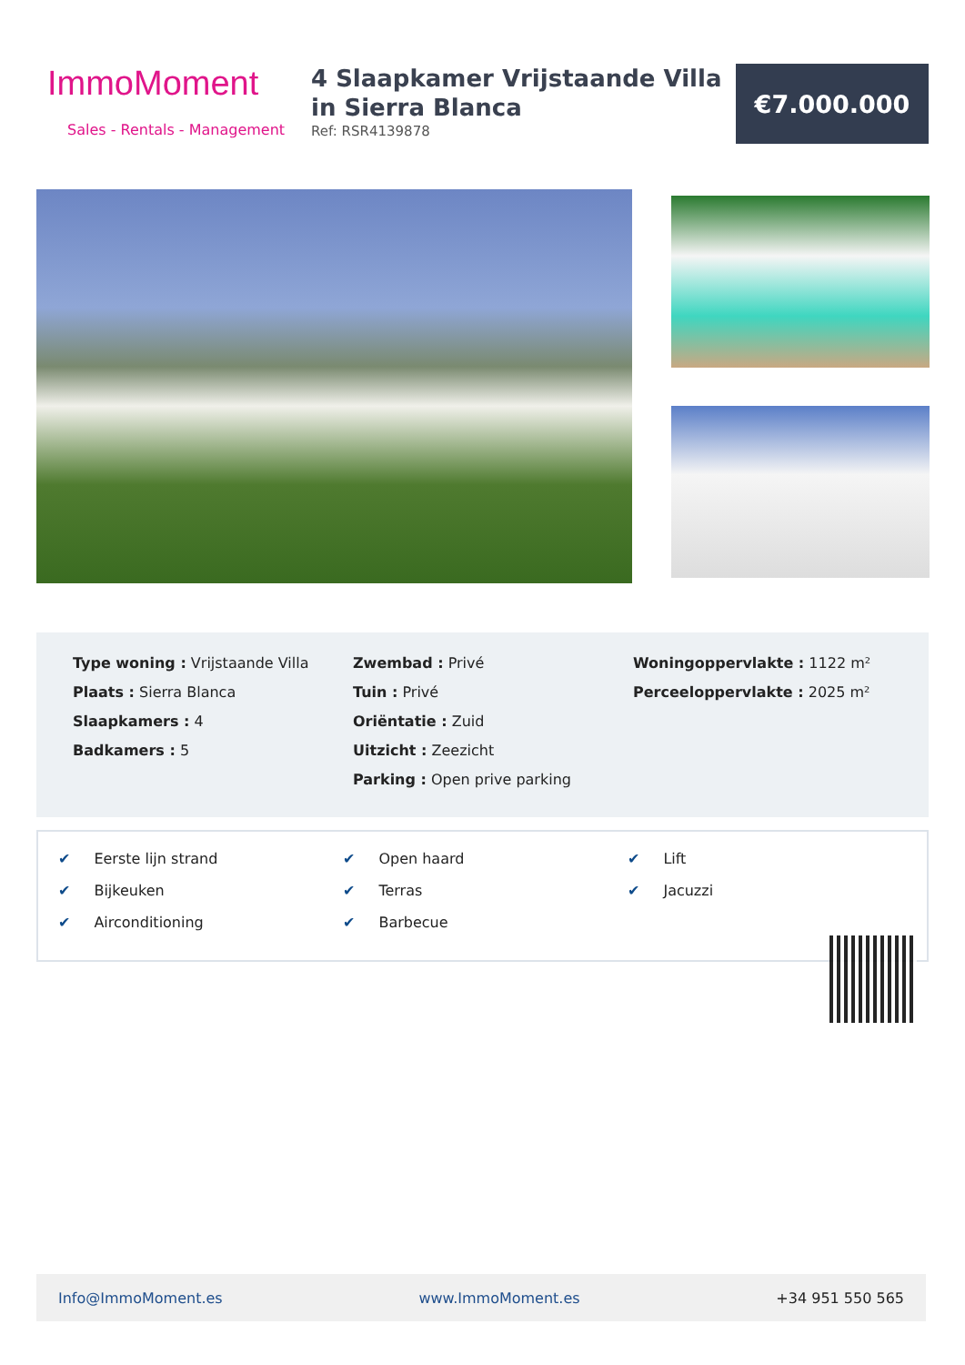ImmoMoment
Sales - Rentals - Management
4 Slaapkamer Vrijstaande Villa in Sierra Blanca
Ref: RSR4139878
€7.000.000
Type woning : Vrijstaande Villa
Plaats : Sierra Blanca
Slaapkamers : 4
Badkamers : 5
Zwembad : Privé
Tuin : Privé
Oriëntatie : Zuid
Uitzicht : Zeezicht
Parking : Open prive parking
Woningoppervlakte : 1122 m²
Perceeloppervlakte : 2025 m²
✔ Eerste lijn strand
✔ Bijkeuken
✔ Airconditioning
✔ Open haard
✔ Terras
✔ Barbecue
✔ Lift
✔ Jacuzzi
Info@ImmoMoment.es www.ImmoMoment.es +34 951 550 565